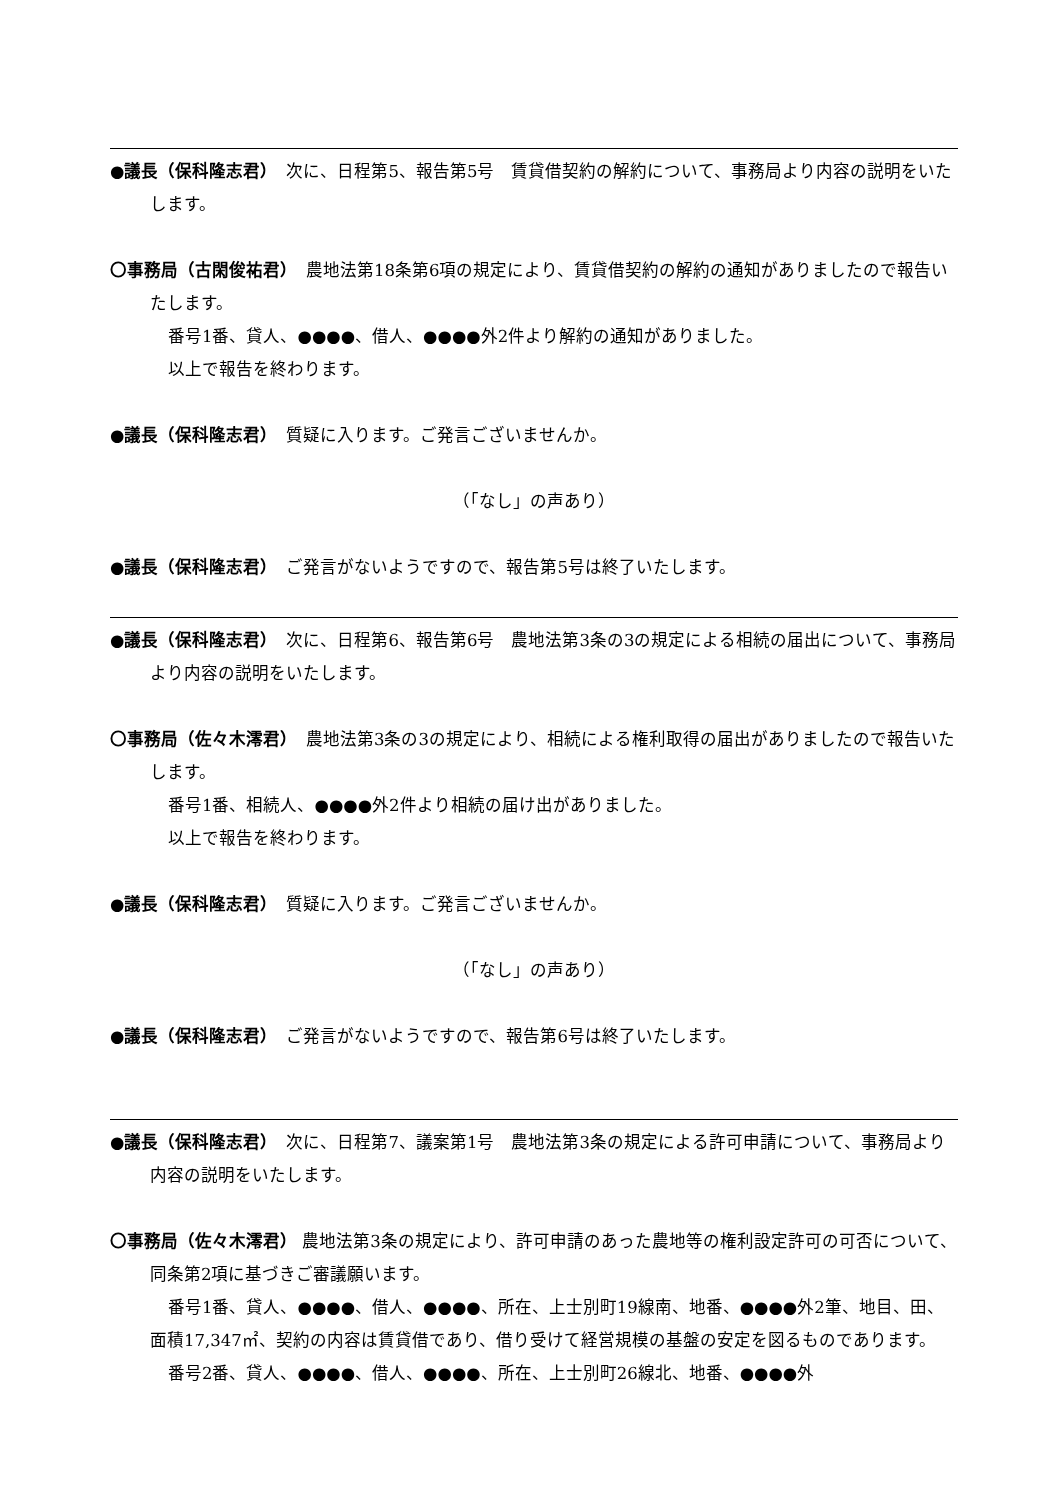●議長（保科隆志君）　次に、日程第5、報告第5号　賃貸借契約の解約について、事務局より内容の説明をいたします。
〇事務局（古閑俊祐君）　農地法第18条第6項の規定により、賃貸借契約の解約の通知がありましたので報告いたします。
番号1番、貸人、●●●●、借人、●●●●外2件より解約の通知がありました。
以上で報告を終わります。
●議長（保科隆志君）　質疑に入ります。ご発言ございませんか。
（「なし」の声あり）
●議長（保科隆志君）　ご発言がないようですので、報告第5号は終了いたします。
●議長（保科隆志君）　次に、日程第6、報告第6号　農地法第3条の3の規定による相続の届出について、事務局より内容の説明をいたします。
〇事務局（佐々木澪君）　農地法第3条の3の規定により、相続による権利取得の届出がありましたので報告いたします。
番号1番、相続人、●●●●外2件より相続の届け出がありました。
以上で報告を終わります。
●議長（保科隆志君）　質疑に入ります。ご発言ございませんか。
（「なし」の声あり）
●議長（保科隆志君）　ご発言がないようですので、報告第6号は終了いたします。
●議長（保科隆志君）　次に、日程第7、議案第1号　農地法第3条の規定による許可申請について、事務局より内容の説明をいたします。
〇事務局（佐々木澪君） 農地法第3条の規定により、許可申請のあった農地等の権利設定許可の可否について、同条第2項に基づきご審議願います。
番号1番、貸人、●●●●、借人、●●●●、所在、上士別町19線南、地番、●●●●外2筆、地目、田、面積17,347㎡、契約の内容は賃貸借であり、借り受けて経営規模の基盤の安定を図るものであります。
番号2番、貸人、●●●●、借人、●●●●、所在、上士別町26線北、地番、●●●●外